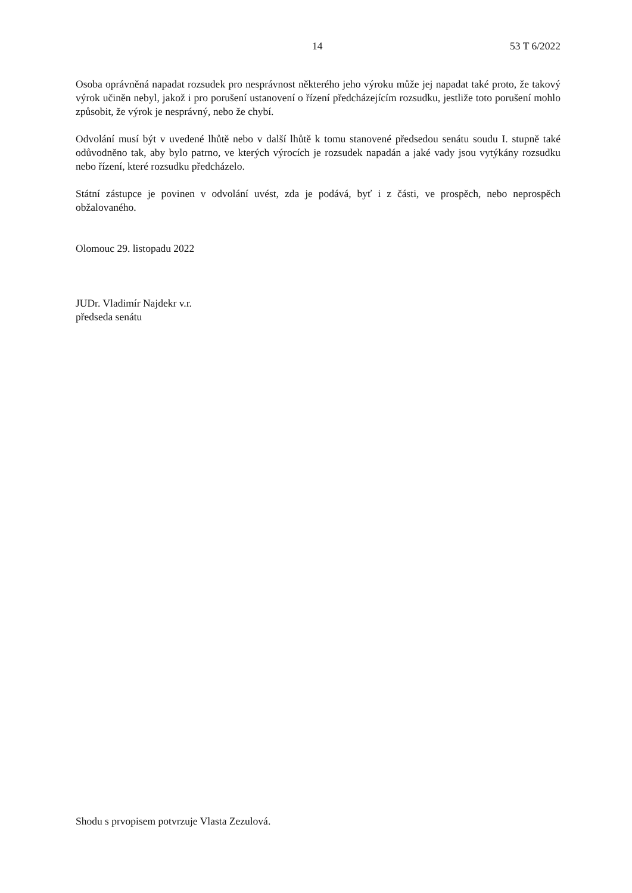14 53 T 6/2022
Osoba oprávněná napadat rozsudek pro nesprávnost některého jeho výroku může jej napadat také proto, že takový výrok učiněn nebyl, jakož i pro porušení ustanovení o řízení předcházejícím rozsudku, jestliže toto porušení mohlo způsobit, že výrok je nesprávný, nebo že chybí.
Odvolání musí být v uvedené lhůtě nebo v další lhůtě k tomu stanovené předsedou senátu soudu I. stupně také odůvodněno tak, aby bylo patrno, ve kterých výrocích je rozsudek napadán a jaké vady jsou vytýkány rozsudku nebo řízení, které rozsudku předcházelo.
Státní zástupce je povinen v odvolání uvést, zda je podává, byť i z části, ve prospěch, nebo neprospěch obžalovaného.
Olomouc 29. listopadu 2022
JUDr. Vladimír Najdekr v.r.
předseda senátu
Shodu s prvopisem potvrzuje Vlasta Zezulová.